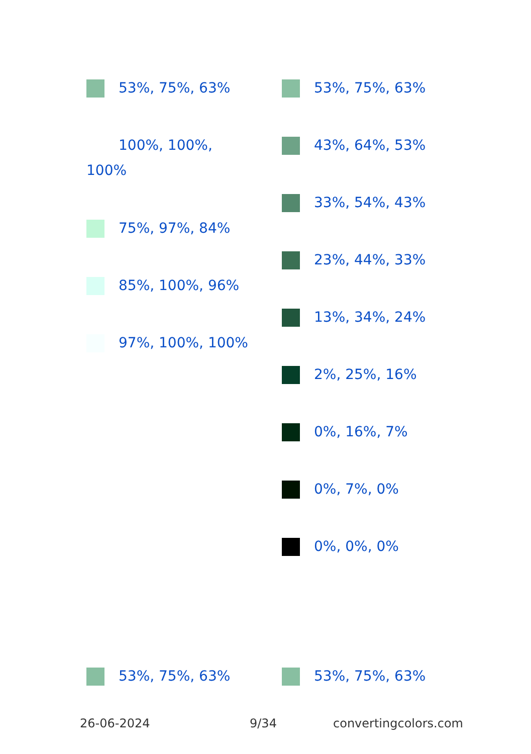53%, 75%, 63%
100%, 100%,
100%
75%, 97%, 84%
85%, 100%, 96%
97%, 100%, 100%
53%, 75%, 63%
43%, 64%, 53%
33%, 54%, 43%
23%, 44%, 33%
13%, 34%, 24%
2%, 25%, 16%
0%, 16%, 7%
0%, 7%, 0%
0%, 0%, 0%
53%, 75%, 63% 53%, 75%, 63%
26-06-2024 9/34 convertingcolors.com